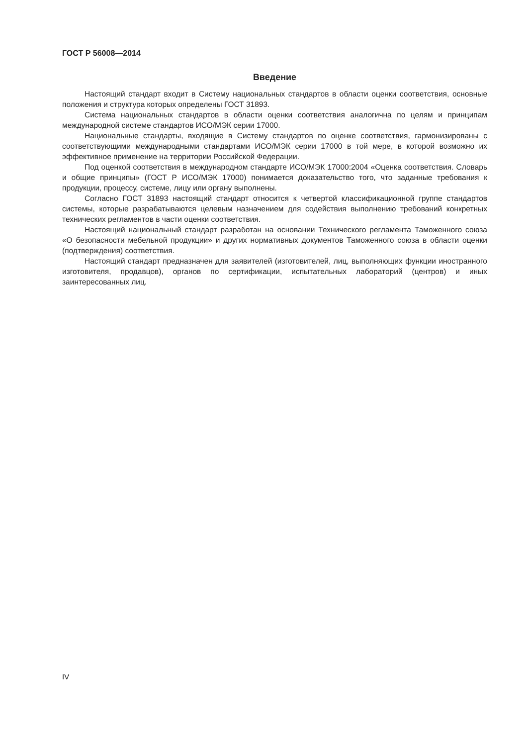ГОСТ Р 56008—2014
Введение
Настоящий стандарт входит в Систему национальных стандартов в области оценки соответствия, основные положения и структура которых определены ГОСТ 31893.
Система национальных стандартов в области оценки соответствия аналогична по целям и принципам международной системе стандартов ИСО/МЭК серии 17000.
Национальные стандарты, входящие в Систему стандартов по оценке соответствия, гармонизированы с соответствующими международными стандартами ИСО/МЭК серии 17000 в той мере, в которой возможно их эффективное применение на территории Российской Федерации.
Под оценкой соответствия в международном стандарте ИСО/МЭК 17000:2004 «Оценка соответствия. Словарь и общие принципы» (ГОСТ Р ИСО/МЭК 17000) понимается доказательство того, что заданные требования к продукции, процессу, системе, лицу или органу выполнены.
Согласно ГОСТ 31893 настоящий стандарт относится к четвертой классификационной группе стандартов системы, которые разрабатываются целевым назначением для содействия выполнению требований конкретных технических регламентов в части оценки соответствия.
Настоящий национальный стандарт разработан на основании Технического регламента Таможенного союза «О безопасности мебельной продукции» и других нормативных документов Таможенного союза в области оценки (подтверждения) соответствия.
Настоящий стандарт предназначен для заявителей (изготовителей, лиц, выполняющих функции иностранного изготовителя, продавцов), органов по сертификации, испытательных лабораторий (центров) и иных заинтересованных лиц.
IV